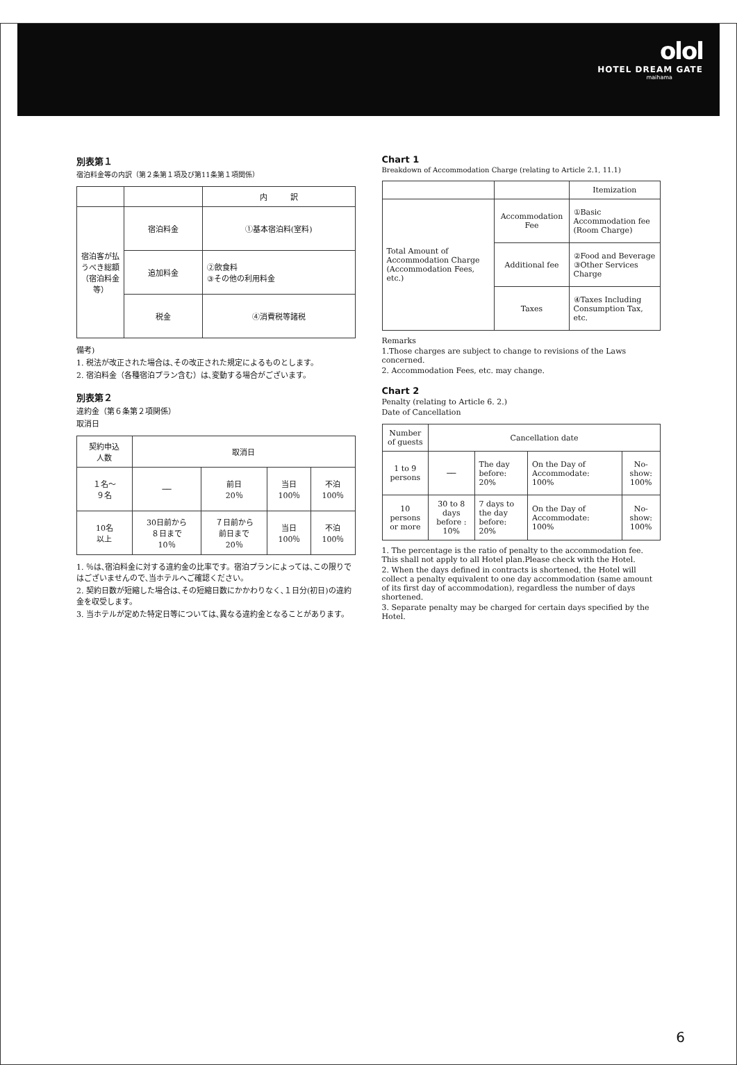olol
HOTEL DREAM GATE
maihama
別表第１
宿泊料金等の内訳（第２条第１項及び第11条第１項関係）
| | | 内 訳 |
| --- | --- | --- |
| 宿泊客が払うべき総額（宿泊料金等） | 宿泊料金 | ①基本宿泊料(室料) |
| | 追加料金 | ②飲食料 ③その他の利用料金 |
| | 税金 | ④消費税等諸税 |
備考)
1. 税法が改正された場合は､その改正された規定によるものとします。
2. 宿泊料金（各種宿泊プラン含む）は､変動する場合がございます。
別表第２
違約金（第６条第２項関係）
取消日
| 契約申込 人数 | 取消日 | | | |
| --- | --- | --- | --- | --- |
| １名～ ９名 | ── | 前日 20％ | 当日 100％ | 不泊 100％ |
| 10名 以上 | 30日前から ８日まで 10％ | ７日前から 前日まで 20％ | 当日 100％ | 不泊 100％ |
1. ％は､宿泊料金に対する違約金の比率です。宿泊プランによっては､この限りではございませんので､当ホテルへご確認ください。
2. 契約日数が短縮した場合は､その短縮日数にかかわりなく､１日分(初日)の違約金を収受します。
3. 当ホテルが定めた特定日等については､異なる違約金となることがあります。
Chart 1
Breakdown of Accommodation Charge (relating to Article 2.1, 11.1)
| | | Itemization |
| --- | --- | --- |
| Total Amount of Accommodation Charge (Accommodation Fees, etc.) | Accommodation Fee | ①Basic Accommodation fee (Room Charge) |
| | Additional fee | ②Food and Beverage ③Other Services Charge |
| | Taxes | ④Taxes Including Consumption Tax, etc. |
Remarks
1.Those charges are subject to change to revisions of the Laws concerned.
2. Accommodation Fees, etc. may change.
Chart 2
Penalty (relating to Article 6. 2.)
Date of Cancellation
| Number of guests | Cancellation date | | | |
| --- | --- | --- | --- | --- |
| 1 to 9 persons | ── | The day before: 20% | On the Day of Accommodate: 100% | No-show: 100% |
| 10 persons or more | 30 to 8 days before : 10% | 7 days to the day before: 20% | On the Day of Accommodate: 100% | No-show: 100% |
1. The percentage is the ratio of penalty to the accommodation fee. This shall not apply to all Hotel plan.Please check with the Hotel.
2. When the days defined in contracts is shortened, the Hotel will collect a penalty equivalent to one day accommodation (same amount of its first day of accommodation), regardless the number of days shortened.
3. Separate penalty may be charged for certain days specified by the Hotel.
6